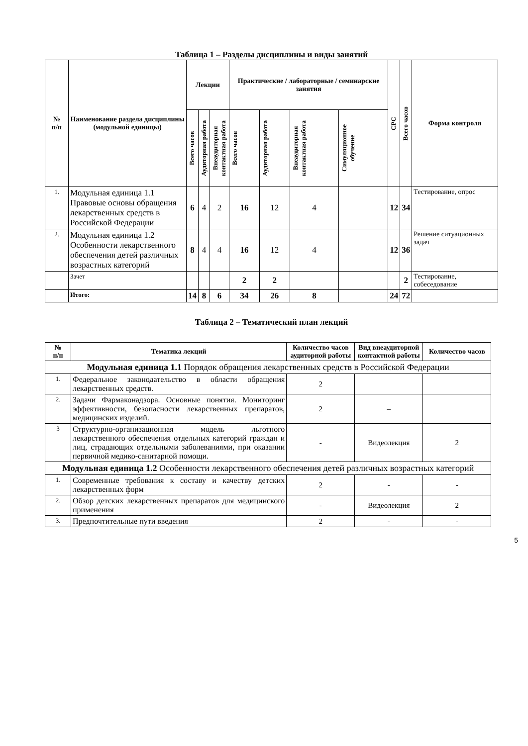Таблица 1 – Разделы дисциплины и виды занятий
| № п/п | Наименование раздела дисциплины (модульной единицы) | Лекции | | | Практические / лабораторные / семинарские занятия | | | | СРС | Всего часов | Форма контроля |
| --- | --- | --- | --- | --- | --- | --- | --- | --- | --- | --- | --- |
| | | Всего часов | Аудиторная работа | Внеаудиторная контактная работа | Всего часов | Аудиторная работа | Внеаудиторная контактная работа | Симуляционное обучение | | | |
| 1. | Модульная единица 1.1 Правовые основы обращения лекарственных средств в Российской Федерации | 6 | 4 | 2 | 16 | 12 | 4 | | 12 | 34 | Тестирование, опрос |
| 2. | Модульная единица 1.2 Особенности лекарственного обеспечения детей различных возрастных категорий | 8 | 4 | 4 | 16 | 12 | 4 | | 12 | 36 | Решение ситуационных задач |
| | Зачет | | | | 2 | 2 | | | | 2 | Тестирование, собеседование |
| | Итого: | 14 | 8 | 6 | 34 | 26 | 8 | | 24 | 72 | |
Таблица 2 – Тематический план лекций
| № п/п | Тематика лекций | Количество часов аудиторной работы | Вид внеаудиторной контактной работы | Количество часов |
| --- | --- | --- | --- | --- |
| Модульная единица 1.1 Порядок обращения лекарственных средств в Российской Федерации | | | | |
| 1. | Федеральное законодательство в области обращения лекарственных средств. | 2 | | |
| 2. | Задачи Фармаконадзора. Основные понятия. Мониторинг эффективности, безопасности лекарственных препаратов, медицинских изделий. | 2 | – | |
| 3 | Структурно-организационная модель льготного лекарственного обеспечения отдельных категорий граждан и лиц, страдающих отдельными заболеваниями, при оказании первичной медико-санитарной помощи. | - | Видеолекция | 2 |
| Модульная единица 1.2 Особенности лекарственного обеспечения детей различных возрастных категорий | | | | |
| 1. | Современные требования к составу и качеству детских лекарственных форм | 2 | - | - |
| 2. | Обзор детских лекарственных препаратов для медицинского применения | - | Видеолекция | 2 |
| 3. | Предпочтительные пути введения | 2 | - | - |
5